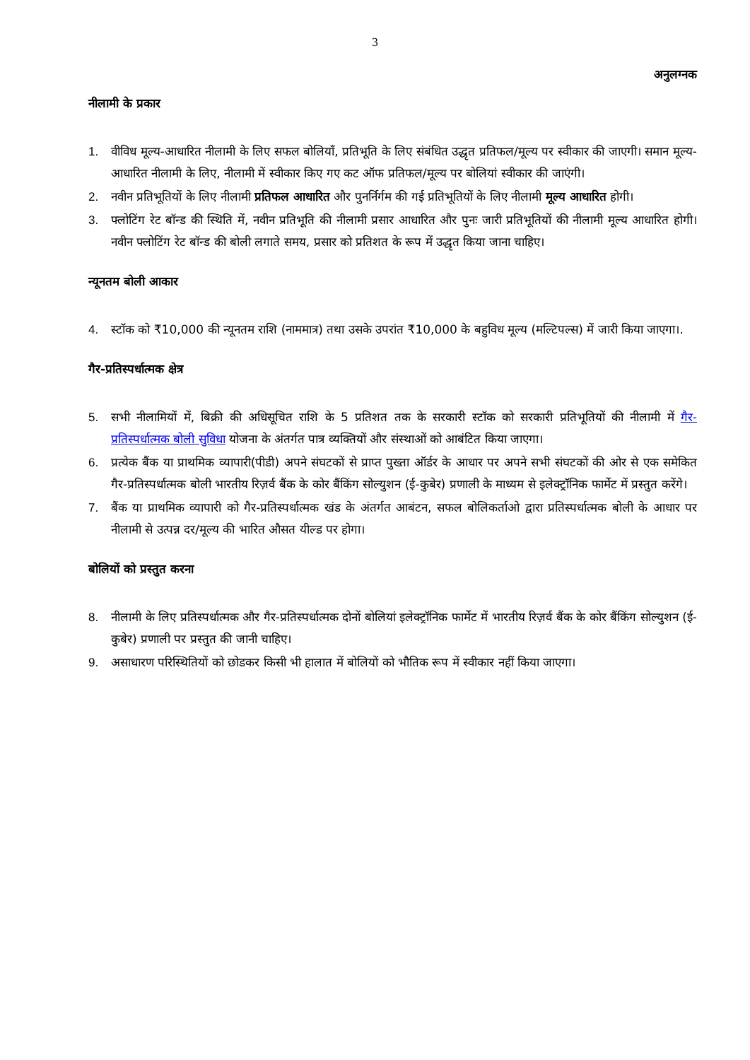3
अनुलग्नक
नीलामी के प्रकार
1. वीविध मूल्य-आधारित नीलामी के लिए सफल बोलियाँ, प्रतिभूति के लिए संबंधित उद्धृत प्रतिफल/मूल्य पर स्वीकार की जाएगी। समान मूल्य-आधारित नीलामी के लिए, नीलामी में स्वीकार किए गए कट ऑफ प्रतिफल/मूल्य पर बोलियां स्वीकार की जाएंगी।
2. नवीन प्रतिभूतियों के लिए नीलामी प्रतिफल आधारित और पुनर्निर्गम की गई प्रतिभूतियों के लिए नीलामी मूल्य आधारित होगी।
3. फ्लोटिंग रेट बॉन्ड की स्थिति में, नवीन प्रतिभूति की नीलामी प्रसार आधारित और पुनः जारी प्रतिभूतियों की नीलामी मूल्य आधारित होगी। नवीन फ्लोटिंग रेट बॉन्ड की बोली लगाते समय, प्रसार को प्रतिशत के रूप में उद्धृत किया जाना चाहिए।
न्यूनतम बोली आकार
4. स्टॉक को ₹10,000 की न्यूनतम राशि (नाममात्र) तथा उसके उपरांत ₹10,000 के बहुविध मूल्य (मल्टिपल्स) में जारी किया जाएगा।.
गैर-प्रतिस्पर्धात्मक क्षेत्र
5. सभी नीलामियों में, बिक्री की अधिसूचित राशि के 5 प्रतिशत तक के सरकारी स्टॉक को सरकारी प्रतिभूतियों की नीलामी में गैर-प्रतिस्पर्धात्मक बोली सुविधा योजना के अंतर्गत पात्र व्यक्तियों और संस्थाओं को आबंटित किया जाएगा।
6. प्रत्येक बैंक या प्राथमिक व्यापारी(पीडी) अपने संघटकों से प्राप्त पुख्ता ऑर्डर के आधार पर अपने सभी संघटकों की ओर से एक समेकित गैर-प्रतिस्पर्धात्मक बोली भारतीय रिज़र्व बैंक के कोर बैंकिंग सोल्युशन (ई-कुबेर) प्रणाली के माध्यम से इलेक्ट्रॉनिक फार्मेट में प्रस्तुत करेंगे।
7. बैंक या प्राथमिक व्यापारी को गैर-प्रतिस्पर्धात्मक खंड के अंतर्गत आबंटन, सफल बोलिकर्ताओ द्वारा प्रतिस्पर्धात्मक बोली के आधार पर नीलामी से उत्पन्न दर/मूल्य की भारित औसत यील्ड पर होगा।
बोलियों को प्रस्तुत करना
8. नीलामी के लिए प्रतिस्पर्धात्मक और गैर-प्रतिस्पर्धात्मक दोनों बोलियां इलेक्ट्रॉनिक फार्मेट में भारतीय रिज़र्व बैंक के कोर बैंकिंग सोल्युशन (ई-कुबेर) प्रणाली पर प्रस्तुत की जानी चाहिए।
9. असाधारण परिस्थितियों को छोडकर किसी भी हालात में बोलियों को भौतिक रूप में स्वीकार नहीं किया जाएगा।